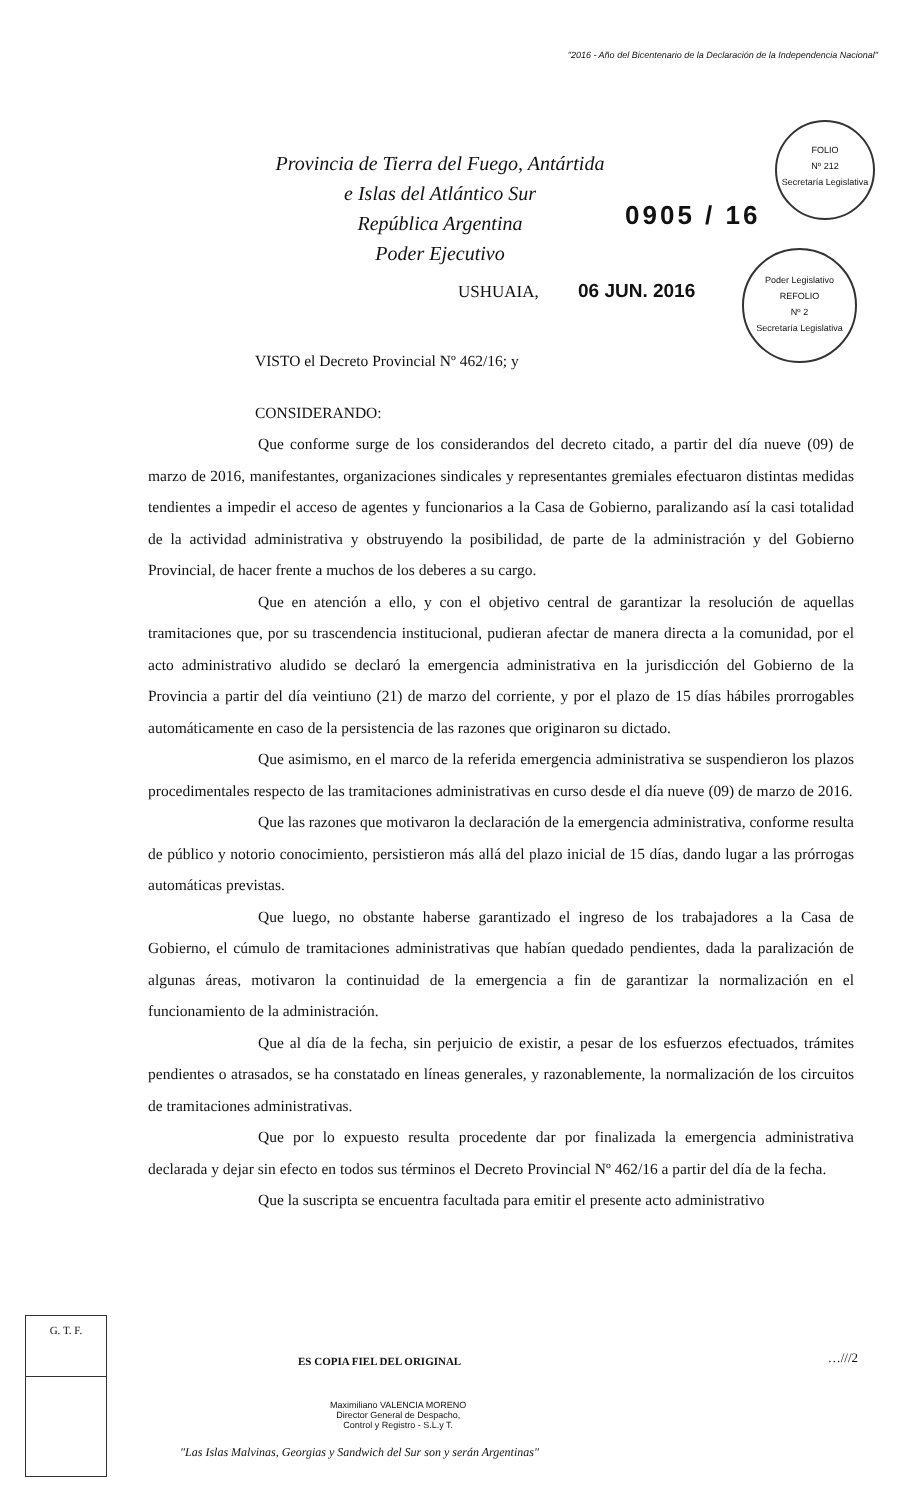"2016 - Año del Bicentenario de la Declaración de la Independencia Nacional"
Provincia de Tierra del Fuego, Antártida
e Islas del Atlántico Sur
República Argentina
Poder Ejecutivo
0905 / 16
FOLIO
Nº 212
Secretaría Legislativa
Poder Legislativo
REFOLIO
Nº 2
Secretaría Legislativa
USHUAIA, 06 JUN. 2016
VISTO el Decreto Provincial Nº 462/16; y
CONSIDERANDO:
Que conforme surge de los considerandos del decreto citado, a partir del día nueve (09) de marzo de 2016, manifestantes, organizaciones sindicales y representantes gremiales efectuaron distintas medidas tendientes a impedir el acceso de agentes y funcionarios a la Casa de Gobierno, paralizando así la casi totalidad de la actividad administrativa y obstruyendo la posibilidad, de parte de la administración y del Gobierno Provincial, de hacer frente a muchos de los deberes a su cargo.
Que en atención a ello, y con el objetivo central de garantizar la resolución de aquellas tramitaciones que, por su trascendencia institucional, pudieran afectar de manera directa a la comunidad, por el acto administrativo aludido se declaró la emergencia administrativa en la jurisdicción del Gobierno de la Provincia a partir del día veintiuno (21) de marzo del corriente, y por el plazo de 15 días hábiles prorrogables automáticamente en caso de la persistencia de las razones que originaron su dictado.
Que asimismo, en el marco de la referida emergencia administrativa se suspendieron los plazos procedimentales respecto de las tramitaciones administrativas en curso desde el día nueve (09) de marzo de 2016.
Que las razones que motivaron la declaración de la emergencia administrativa, conforme resulta de público y notorio conocimiento, persistieron más allá del plazo inicial de 15 días, dando lugar a las prórrogas automáticas previstas.
Que luego, no obstante haberse garantizado el ingreso de los trabajadores a la Casa de Gobierno, el cúmulo de tramitaciones administrativas que habían quedado pendientes, dada la paralización de algunas áreas, motivaron la continuidad de la emergencia a fin de garantizar la normalización en el funcionamiento de la administración.
Que al día de la fecha, sin perjuicio de existir, a pesar de los esfuerzos efectuados, trámites pendientes o atrasados, se ha constatado en líneas generales, y razonablemente, la normalización de los circuitos de tramitaciones administrativas.
Que por lo expuesto resulta procedente dar por finalizada la emergencia administrativa declarada y dejar sin efecto en todos sus términos el Decreto Provincial Nº 462/16 a partir del día de la fecha.
Que la suscripta se encuentra facultada para emitir el presente acto administrativo
G. T. F.
ES COPIA FIEL DEL ORIGINAL …///2
Maximiliano VALENCIA MORENO
Director General de Despacho,
Control y Registro - S.L.y T.
"Las Islas Malvinas, Georgias y Sandwich del Sur son y serán Argentinas"